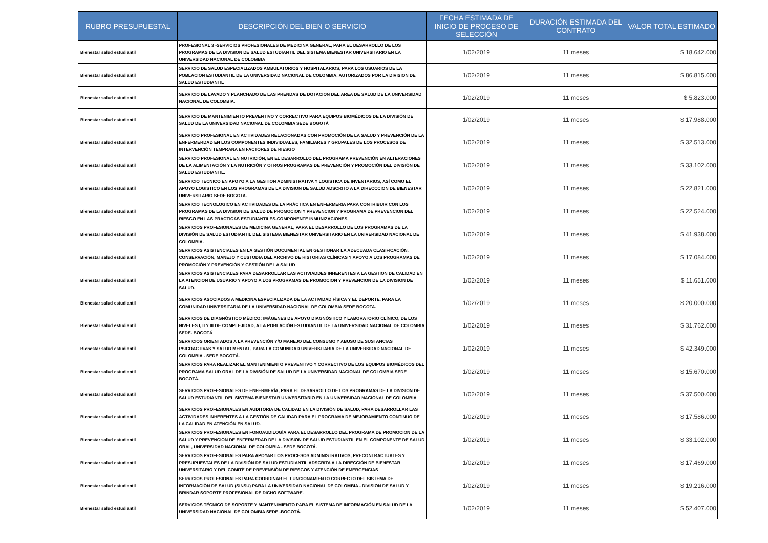| RUBRO PRESUPUESTAL | DESCRIPCIÓN DEL BIEN O SERVICIO | FECHA ESTIMADA DE INICIO DE PROCESO DE SELECCIÓN | DURACIÓN ESTIMADA DEL CONTRATO | VALOR TOTAL ESTIMADO |
| --- | --- | --- | --- | --- |
| Bienestar salud estudiantil | PROFESIONAL 3 -SERVICIOS PROFESIONALES DE MEDICINA GENERAL, PARA EL DESARROLLO DE LOS PROGRAMAS DE LA DIVISION DE SALUD ESTUDIANTIL DEL SISTEMA BIENESTAR UNIVERSITARIO EN LA UNIVERSIDAD NACIONAL DE COLOMBIA | 1/02/2019 | 11 meses | $ 18.642.000 |
| Bienestar salud estudiantil | SERVICIO DE SALUD ESPECIALIZADOS AMBULATORIOS Y HOSPITALARIOS, PARA LOS USUARIOS DE LA POBLACION ESTUDIANTIL DE LA UNIVERSIDAD NACIONAL DE COLOMBIA, AUTORIZADOS POR LA DIVISION DE SALUD ESTUDIANTIL | 1/02/2019 | 11 meses | $ 86.815.000 |
| Bienestar salud estudiantil | SERVICIO DE LAVADO Y PLANCHADO DE LAS PRENDAS DE DOTACION DEL AREA DE SALUD DE LA UNIVERSIDAD NACIONAL DE COLOMBIA. | 1/02/2019 | 11 meses | $ 5.823.000 |
| Bienestar salud estudiantil | SERVICIO DE MANTENIMIENTO PREVENTIVO Y CORRECTIVO PARA EQUIPOS BIOMÉDICOS DE LA DIVISIÓN DE SALUD DE LA UNIVERSIDAD NACIONAL DE COLOMBIA SEDE BOGOTÁ | 1/02/2019 | 11 meses | $ 17.988.000 |
| Bienestar salud estudiantil | SERVICIO PROFESIONAL EN ACTIVIDADES RELACIONADAS CON PROMOCIÒN DE LA SALUD Y PREVENCIÒN DE LA ENFERMERDAD EN LOS COMPONENTES INDIVIDUALES, FAMILIARES Y GRUPALES DE LOS PROCESOS DE INTERVENCIÓN TEMPRANA EN FACTORES DE RIESGO | 1/02/2019 | 11 meses | $ 32.513.000 |
| Bienestar salud estudiantil | SERVICIO PROFESIONAL EN NUTRICIÓN, EN EL DESARROLLO DEL PROGRAMA PREVENCIÓN EN ALTERACIONES DE LA ALIMENTACIÓN Y LA NUTRICIÓN Y OTROS PROGRAMAS DE PREVENCIÓN Y PROMOCIÓN DEL DIVISIÓN DE SALUD ESTUDIANTIL. | 1/02/2019 | 11 meses | $ 33.102.000 |
| Bienestar salud estudiantil | SERVICIO TECNICO EN APOYO A LA GESTION ADMINISTRATIVA Y LOGISTICA DE INVENTARIOS, ASÍ COMO EL APOYO LOGISTICO EN LOS PROGRAMAS DE LA DIVISION DE SALUD ADSCRITO A LA DIRECCCION DE BIENESTAR UNIVERSITARIO SEDE BOGOTA. | 1/02/2019 | 11 meses | $ 22.821.000 |
| Bienestar salud estudiantil | SERVICIO TECNOLOGICO EN ACTIVIDADES DE LA PRÀCTICA EN ENFERMERIA PARA CONTRIBUIR CON LOS PROGRAMAS DE LA DIVISION DE SALUD DE PROMOCION Y PREVENCION Y PROGRAMA DE PREVENCION DEL RIESGO EN LAS PRACTICAS ESTUDIANTILES-COMPONENTE INMUNIZACIONES. | 1/02/2019 | 11 meses | $ 22.524.000 |
| Bienestar salud estudiantil | SERVICIOS PROFESIONALES DE MEDICINA GENERAL, PARA EL DESARROLLO DE LOS PROGRAMAS DE LA DIVISIÓN DE SALUD ESTUDIANTIL DEL SISTEMA BIENESTAR UNIVERSITARIO EN LA UNIVERSIDAD NACIONAL DE COLOMBIA. | 1/02/2019 | 11 meses | $ 41.938.000 |
| Bienestar salud estudiantil | SERVICIOS ASISTENCIALES EN LA GESTIÓN DOCUMENTAL EN GESTIONAR LA ADECUADA CLASIFICACIÓN, CONSERVACIÓN, MANEJO Y CUSTODIA DEL ARCHIVO DE HISTORIAS CLÍNICAS Y APOYO A LOS PROGRAMAS DE PROMOCIÓN Y PREVENCIÓN Y GESTIÓN DE LA SALUD | 1/02/2019 | 11 meses | $ 17.084.000 |
| Bienestar salud estudiantil | SERVICIOS ASISTENCIALES PARA DESARROLLAR LAS ACTIVIADDES INHERENTES A LA GESTION DE CALIDAD EN LA ATENCION DE USUARIO Y APOYO A LOS PROGRAMAS DE PROMOCION Y PREVENCION DE LA DIVISION DE SALUD. | 1/02/2019 | 11 meses | $ 11.651.000 |
| Bienestar salud estudiantil | SERVICIOS ASOCIADOS A MEDICINA ESPECIALIZADA DE LA ACTIVIDAD FÍSICA Y EL DEPORTE, PARA LA COMUNIDAD UNIVERSITARIA DE LA UNIVERSIDAD NACIONAL DE COLOMBIA SEDE BOGOTA. | 1/02/2019 | 11 meses | $ 20.000.000 |
| Bienestar salud estudiantil | SERVICIOS DE DIAGNÓSTICO MÉDICO: IMÁGENES DE APOYO DIAGNÓSTICO Y LABORATORIO CLÍNICO, DE LOS NIVELES I, II Y III DE COMPLEJIDAD, A LA POBLACIÓN ESTUDIANTIL DE LA UNIVERSIDAD NACIONAL DE COLOMBIA SEDE- BOGOTÁ | 1/02/2019 | 11 meses | $ 31.762.000 |
| Bienestar salud estudiantil | SERVICIOS ORIENTADOS A LA PREVENCIÓN Y/O MANEJO DEL CONSUMO Y ABUSO DE SUSTANCIAS PSICOACTIVAS Y SALUD MENTAL, PARA LA COMUNIDAD UNIVERSITARIA DE LA UNIVERSIDAD NACIONAL DE COLOMBIA - SEDE BOGOTÁ. | 1/02/2019 | 11 meses | $ 42.349.000 |
| Bienestar salud estudiantil | SERVICIOS PARA REALIZAR EL MANTENIMIENTO PREVENTIVO Y CORRECTIVO DE LOS EQUIPOS BIOMÉDICOS DEL PROGRAMA SALUD ORAL DE LA DIVISIÓN DE SALUD DE LA UNIVERSIDAD NACIONAL DE COLOMBIA SEDE BOGOTÁ. | 1/02/2019 | 11 meses | $ 15.670.000 |
| Bienestar salud estudiantil | SERVICIOS PROFESIONALES DE ENFERMERÍA, PARA EL DESARROLLO DE LOS PROGRAMAS DE LA DIVISION DE SALUD ESTUDIANTIL DEL SISTEMA BIENESTAR UNIVERSITARIO EN LA UNIVERSIDAD NACIONAL DE COLOMBIA | 1/02/2019 | 11 meses | $ 37.500.000 |
| Bienestar salud estudiantil | SERVICIOS PROFESIONALES EN AUDITORIA DE CALIDAD EN LA DIVISIÓN DE SALUD, PARA DESARROLLAR LAS ACTIVIDADES INHERENTES A LA GESTIÓN DE CALIDAD PARA EL PROGRAMA DE MEJORAMIENTO CONTINUO DE LA CALIDAD EN ATENCIÓN EN SALUD. | 1/02/2019 | 11 meses | $ 17.586.000 |
| Bienestar salud estudiantil | SERVICIOS PROFESIONALES EN FONOAUDILOGÍA PARA EL DESARROLLO DEL PROGRAMA DE PROMOCION DE LA SALUD Y PREVENCION DE ENFERMEDAD DE LA DIVISION DE SALUD ESTUDIANTIL EN EL COMPONENTE DE SALUD ORAL, UNIVERSIDAD NACIONAL DE COLOMBIA - SEDE BOGOTÁ. | 1/02/2019 | 11 meses | $ 33.102.000 |
| Bienestar salud estudiantil | SERVICIOS PROFESIONALES PARA APOYAR LOS PROCESOS ADMINISTRATIVOS, PRECONTRACTUALES Y PRESUPUESTALES DE LA DIVISIÓN DE SALUD ESTUDIANTIL ADSCRITA A LA DIRECCIÓN DE BIENESTAR UNIVERSITARIO Y DEL COMITÈ DE PREVENSIÒN DE RIESGOS Y ATENCIÒN DE EMERGENCIAS | 1/02/2019 | 11 meses | $ 17.469.000 |
| Bienestar salud estudiantil | SERVICIOS PROFESIONALES PARA COORDINAR EL FUNCIONAMIENTO CORRECTO DEL SISTEMA DE INFORMACIÒN DE SALUD (SINSU) PARA LA UNIVERSIDAD NACIONAL DE COLOMBIA - DIVISION DE SALUD Y BRINDAR SOPORTE PROFESIONAL DE DICHO SOFTWARE. | 1/02/2019 | 11 meses | $ 19.216.000 |
| Bienestar salud estudiantil | SERVICIOS TÉCNICO DE SOPORTE Y MANTENIMIENTO PARA EL SISTEMA DE INFORMACIÓN EN SALUD DE LA UNIVERSIDAD NACIONAL DE COLOMBIA SEDE -BOGOTÁ. | 1/02/2019 | 11 meses | $ 52.407.000 |